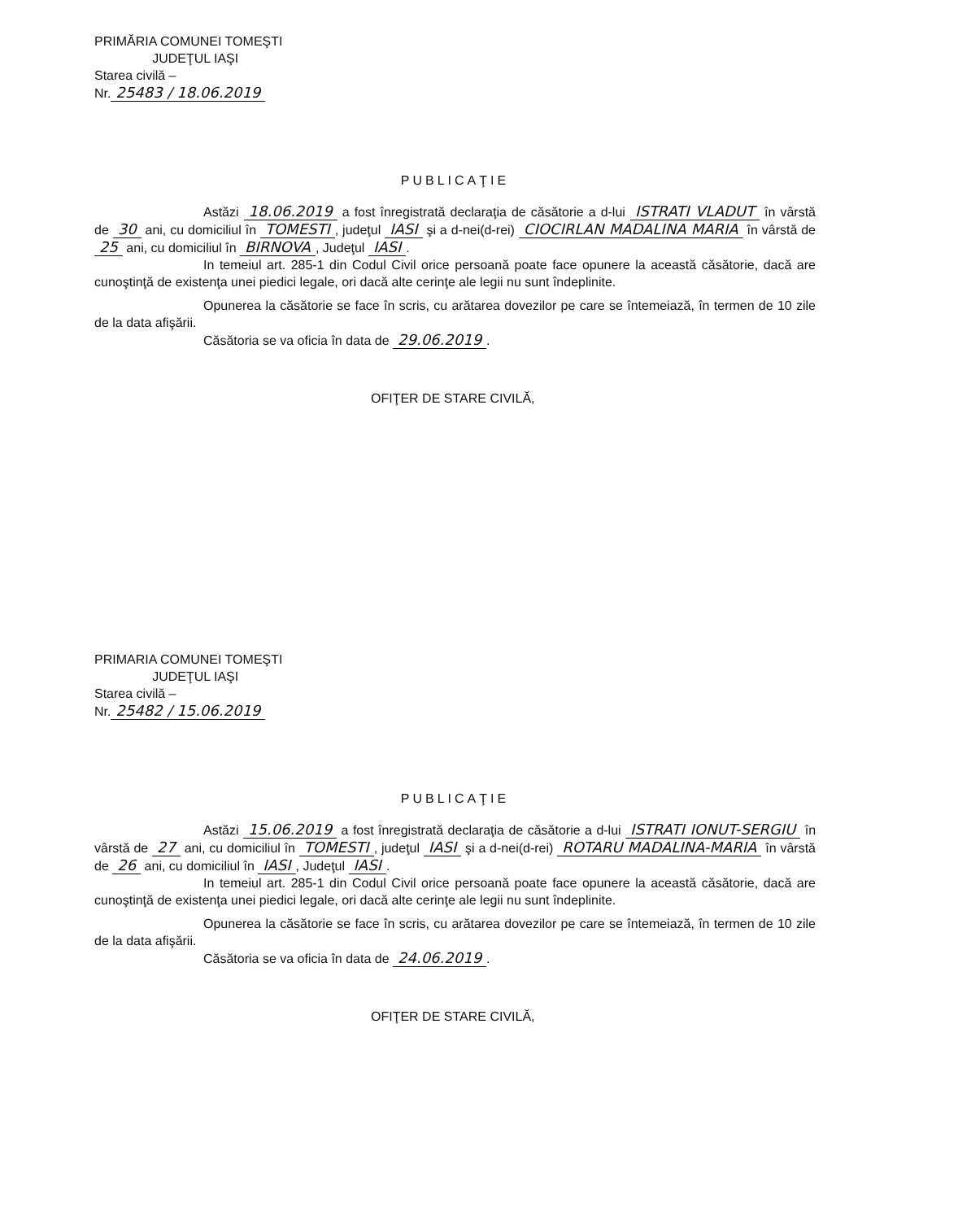PRIMĂRIA COMUNEI TOMEŞTI
JUDEŢUL IAŞI
Starea civilă –
Nr. 25483 / 18.06.2019
PUBLICAŢIE
Astăzi 18.06.2019 a fost înregistrată declaraţia de căsătorie a d-lui ISTRATI VLADUT în vârstă de 30 ani, cu domiciliul în TOMESTI, judeţul IASI şi a d-nei(d-rei) CIOCIRLAN MADALINA MARIA în vârstă de 25 ani, cu domiciliul în BIRNOVA, Judeţul IASI.
In temeiul art. 285-1 din Codul Civil orice persoană poate face opunere la această căsătorie, dacă are cunoştinţă de existenţa unei piedici legale, ori dacă alte cerinţe ale legii nu sunt îndeplinite.
Opunerea la căsătorie se face în scris, cu arătarea dovezilor pe care se întemeiază, în termen de 10 zile de la data afişării.
Căsătoria se va oficia în data de 29.06.2019.
OFIŢER DE STARE CIVILĂ,
PRIMARIA COMUNEI TOMEŞTI
JUDEŢUL IAŞI
Starea civilă –
Nr. 25482 / 15.06.2019
PUBLICAŢIE
Astăzi 15.06.2019 a fost înregistrată declaraţia de căsătorie a d-lui ISTRATI IONUT-SERGIU în vârstă de 27 ani, cu domiciliul în TOMESTI, judeţul IASI şi a d-nei(d-rei) ROTARU MADALINA-MARIA în vârstă de 26 ani, cu domiciliul în IASI, Judeţul IASI.
In temeiul art. 285-1 din Codul Civil orice persoană poate face opunere la această căsătorie, dacă are cunoştinţă de existenţa unei piedici legale, ori dacă alte cerinţe ale legii nu sunt îndeplinite.
Opunerea la căsătorie se face în scris, cu arătarea dovezilor pe care se întemeiază, în termen de 10 zile de la data afişării.
Căsătoria se va oficia în data de 24.06.2019.
OFIŢER DE STARE CIVILĂ,